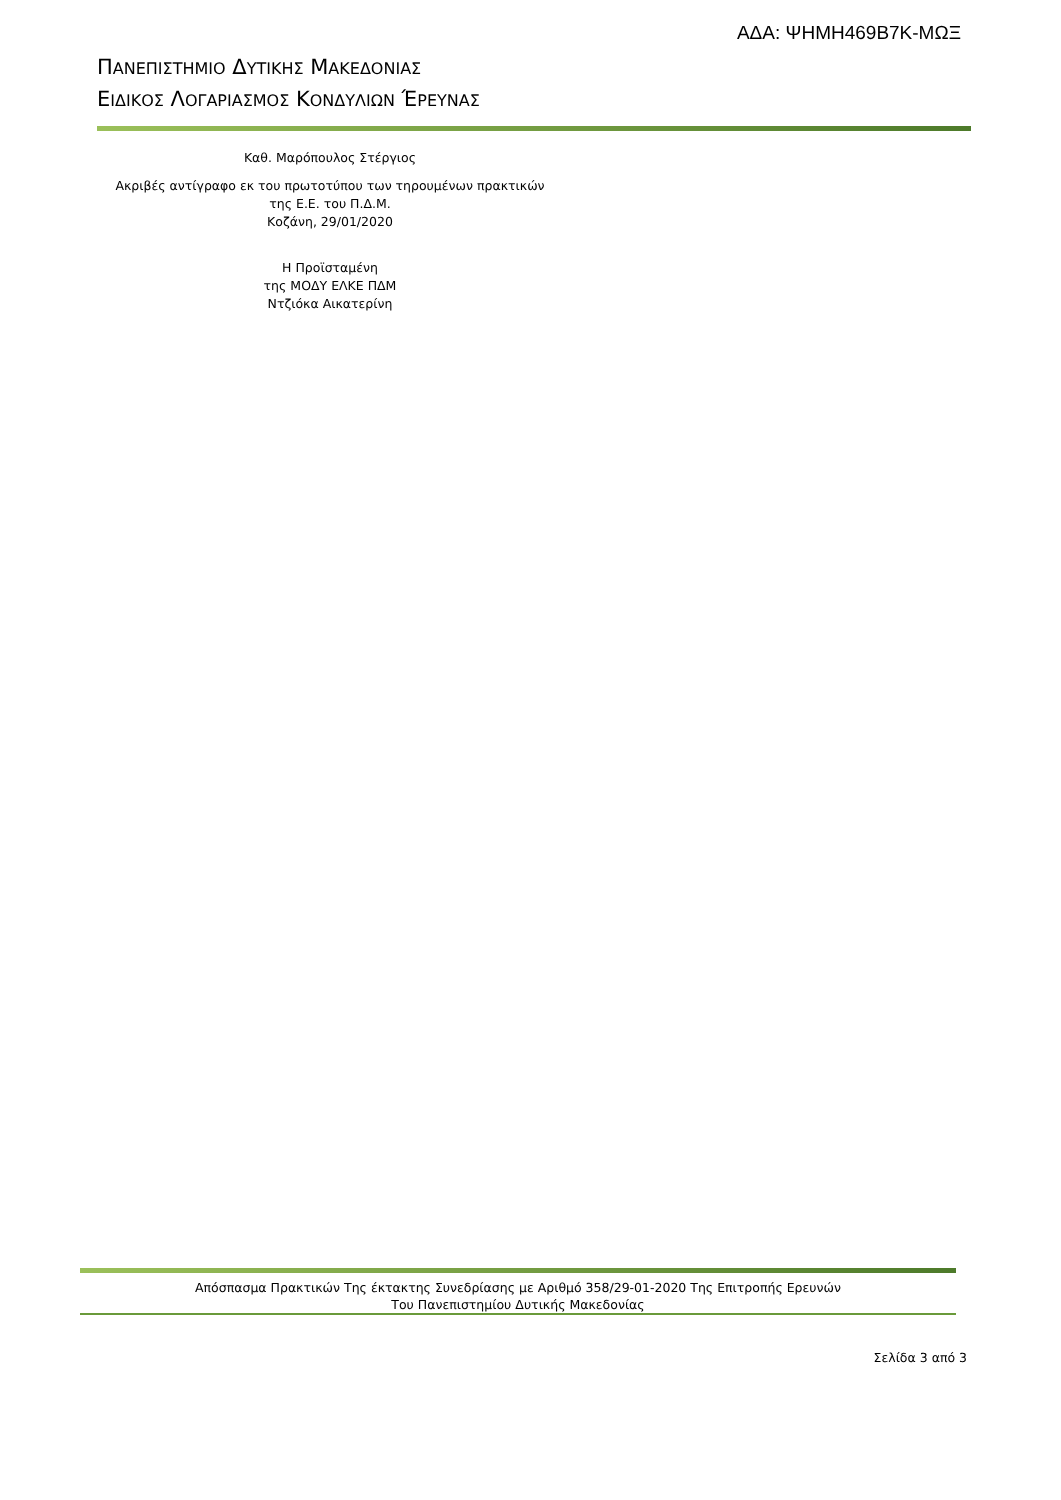ΑΔΑ: ΨΗΜΗ469Β7Κ-ΜΩΞ
ΠΑΝΕΠΙΣΤΗΜΙΟ ΔΥΤΙΚΗΣ ΜΑΚΕΔΟΝΙΑΣ
ΕΙΔΙΚΟΣ ΛΟΓΑΡΙΑΣΜΟΣ ΚΟΝΔΥΛΙΩΝ ΈΡΕΥΝΑΣ
Καθ. Μαρόπουλος Στέργιος
Ακριβές αντίγραφο εκ του πρωτοτύπου των τηρουμένων πρακτικών
της Ε.Ε. του Π.Δ.Μ.
Κοζάνη, 29/01/2020
Η Προϊσταμένη
της ΜΟΔΥ ΕΛΚΕ ΠΔΜ
Ντζιόκα Αικατερίνη
Απόσπασμα Πρακτικών Της έκτακτης Συνεδρίασης με Αριθμό 358/29-01-2020 Της Επιτροπής Ερευνών
Του Πανεπιστημίου Δυτικής Μακεδονίας
Σελίδα 3 από 3